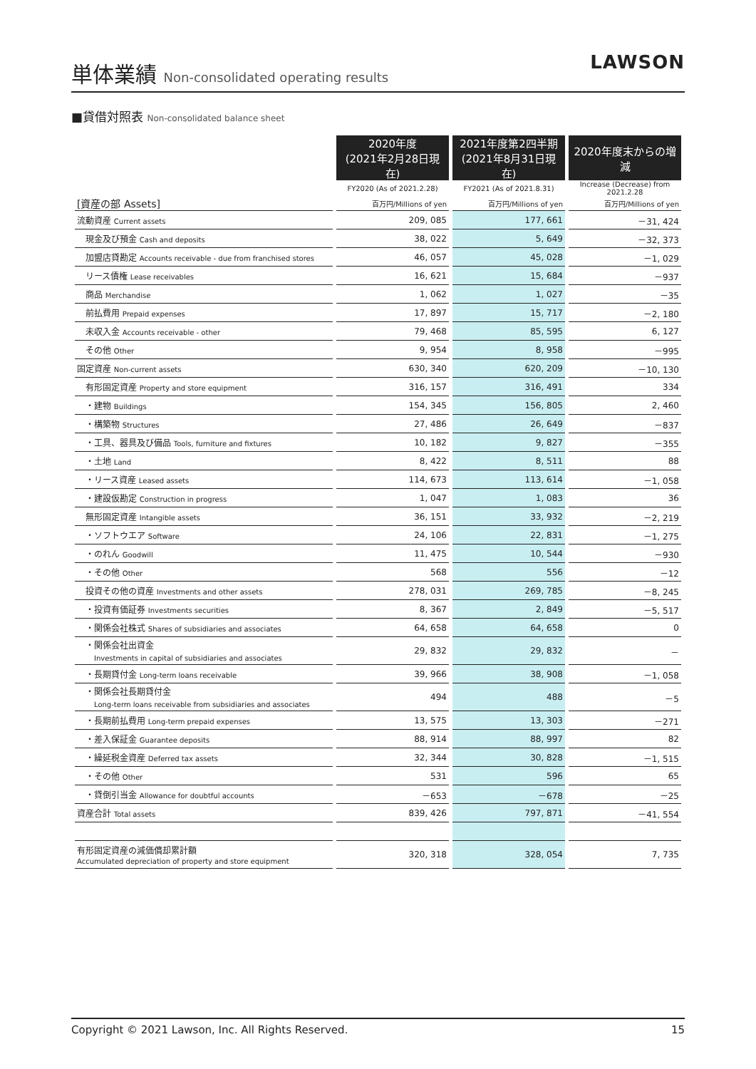単体業績 Non-consolidated operating results
LAWSON
■貸借対照表 Non-consolidated balance sheet
| | 2020年度 (2021年2月28日現在) | 2021年度第2四半期 (2021年8月31日現在) | 2020年度末からの増減 |
| --- | --- | --- | --- |
| | FY2020 (As of 2021.2.28) | FY2021 (As of 2021.8.31) | Increase (Decrease) from 2021.2.28 |
| [資産の部 Assets] | 百万円/Millions of yen | 百万円/Millions of yen | 百万円/Millions of yen |
| 流動資産 Current assets | 209, 085 | 177, 661 | －31, 424 |
| 現金及び預金 Cash and deposits | 38, 022 | 5, 649 | －32, 373 |
| 加盟店貸勘定 Accounts receivable - due from franchised stores | 46, 057 | 45, 028 | －1, 029 |
| リース債権 Lease receivables | 16, 621 | 15, 684 | －937 |
| 商品 Merchandise | 1, 062 | 1, 027 | －35 |
| 前払費用 Prepaid expenses | 17, 897 | 15, 717 | －2, 180 |
| 未収入金 Accounts receivable - other | 79, 468 | 85, 595 | 6, 127 |
| その他 Other | 9, 954 | 8, 958 | －995 |
| 固定資産 Non-current assets | 630, 340 | 620, 209 | －10, 130 |
| 有形固定資産 Property and store equipment | 316, 157 | 316, 491 | 334 |
| ・建物 Buildings | 154, 345 | 156, 805 | 2, 460 |
| ・構築物 Structures | 27, 486 | 26, 649 | －837 |
| ・工具、器具及び備品 Tools, furniture and fixtures | 10, 182 | 9, 827 | －355 |
| ・土地 Land | 8, 422 | 8, 511 | 88 |
| ・リース資産 Leased assets | 114, 673 | 113, 614 | －1, 058 |
| ・建設仮勘定 Construction in progress | 1, 047 | 1, 083 | 36 |
| 無形固定資産 Intangible assets | 36, 151 | 33, 932 | －2, 219 |
| ・ソフトウエア Software | 24, 106 | 22, 831 | －1, 275 |
| ・のれん Goodwill | 11, 475 | 10, 544 | －930 |
| ・その他 Other | 568 | 556 | －12 |
| 投資その他の資産 Investments and other assets | 278, 031 | 269, 785 | －8, 245 |
| ・投資有価証券 Investments securities | 8, 367 | 2, 849 | －5, 517 |
| ・関係会社株式 Shares of subsidiaries and associates | 64, 658 | 64, 658 | 0 |
| ・関係会社出資金 Investments in capital of subsidiaries and associates | 29, 832 | 29, 832 | － |
| ・長期貸付金 Long-term loans receivable | 39, 966 | 38, 908 | －1, 058 |
| ・関係会社長期貸付金 Long-term loans receivable from subsidiaries and associates | 494 | 488 | －5 |
| ・長期前払費用 Long-term prepaid expenses | 13, 575 | 13, 303 | －271 |
| ・差入保証金 Guarantee deposits | 88, 914 | 88, 997 | 82 |
| ・繰延税金資産 Deferred tax assets | 32, 344 | 30, 828 | －1, 515 |
| ・その他 Other | 531 | 596 | 65 |
| ・貸倒引当金 Allowance for doubtful accounts | －653 | －678 | －25 |
| 資産合計 Total assets | 839, 426 | 797, 871 | －41, 554 |
| 有形固定資産の減価償却累計額 Accumulated depreciation of property and store equipment | 320, 318 | 328, 054 | 7, 735 |
Copyright © 2021 Lawson, Inc. All Rights Reserved. 15